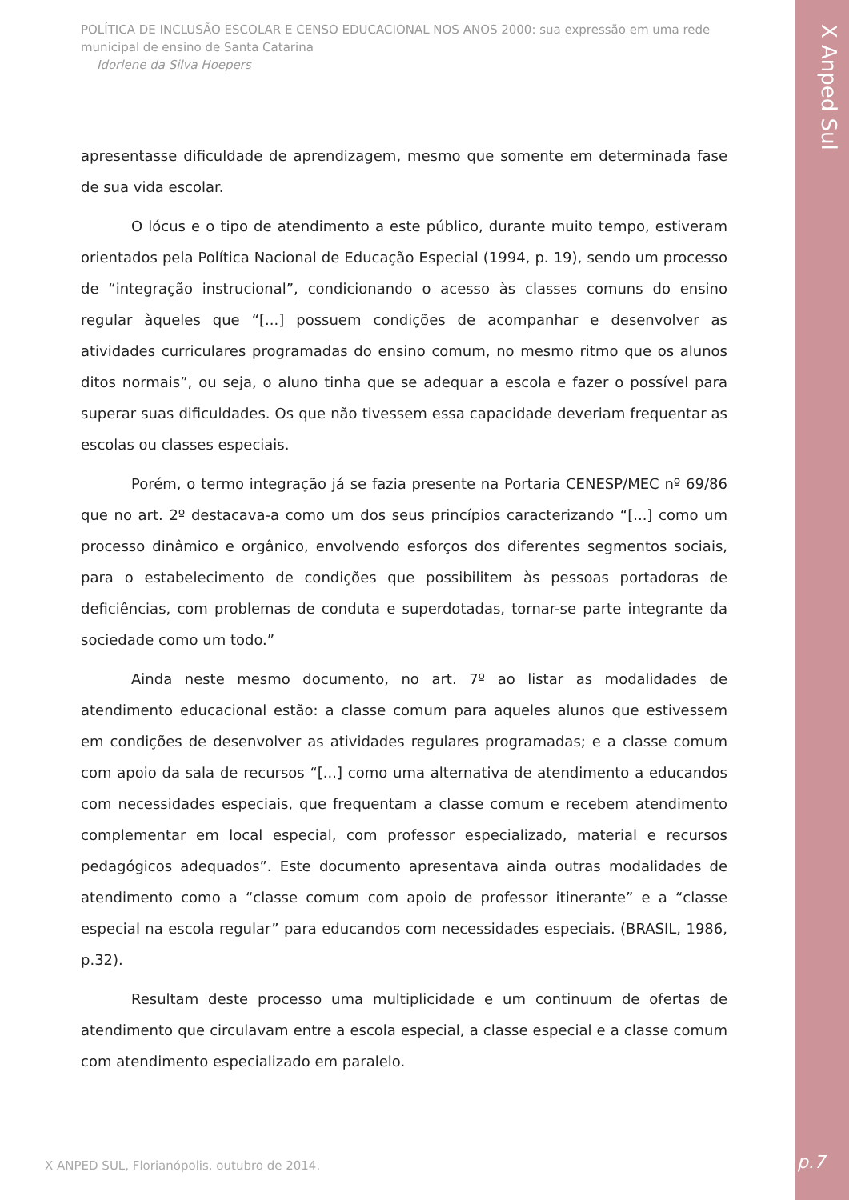POLÍTICA DE INCLUSÃO ESCOLAR E CENSO EDUCACIONAL NOS ANOS 2000: sua expressão em uma rede municipal de ensino de Santa Catarina
Idorlene da Silva Hoepers
X Anped Sul
apresentasse dificuldade de aprendizagem, mesmo que somente em determinada fase de sua vida escolar.
O lócus e o tipo de atendimento a este público, durante muito tempo, estiveram orientados pela Política Nacional de Educação Especial (1994, p. 19), sendo um processo de “integração instrucional”, condicionando o acesso às classes comuns do ensino regular àqueles que “[...] possuem condições de acompanhar e desenvolver as atividades curriculares programadas do ensino comum, no mesmo ritmo que os alunos ditos normais”, ou seja, o aluno tinha que se adequar a escola e fazer o possível para superar suas dificuldades. Os que não tivessem essa capacidade deveriam frequentar as escolas ou classes especiais.
Porém, o termo integração já se fazia presente na Portaria CENESP/MEC nº 69/86 que no art. 2º destacava-a como um dos seus princípios caracterizando “[...] como um processo dinâmico e orgânico, envolvendo esforços dos diferentes segmentos sociais, para o estabelecimento de condições que possibilitem às pessoas portadoras de deficiências, com problemas de conduta e superdotadas, tornar-se parte integrante da sociedade como um todo.”
Ainda neste mesmo documento, no art. 7º ao listar as modalidades de atendimento educacional estão: a classe comum para aqueles alunos que estivessem em condições de desenvolver as atividades regulares programadas; e a classe comum com apoio da sala de recursos “[...] como uma alternativa de atendimento a educandos com necessidades especiais, que frequentam a classe comum e recebem atendimento complementar em local especial, com professor especializado, material e recursos pedagógicos adequados”. Este documento apresentava ainda outras modalidades de atendimento como a “classe comum com apoio de professor itinerante” e a “classe especial na escola regular” para educandos com necessidades especiais. (BRASIL, 1986, p.32).
Resultam deste processo uma multiplicidade e um continuum de ofertas de atendimento que circulavam entre a escola especial, a classe especial e a classe comum com atendimento especializado em paralelo.
X ANPED SUL, Florianópolis, outubro de 2014.
p.7